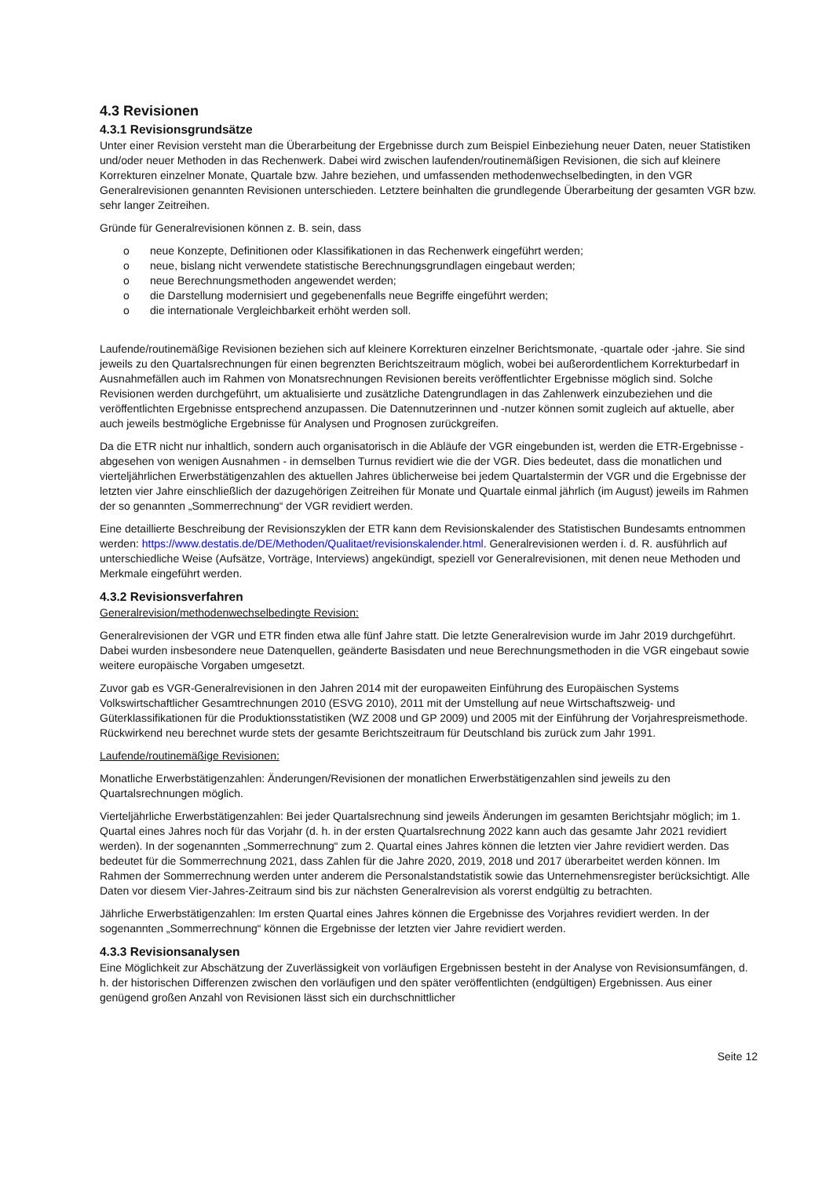4.3 Revisionen
4.3.1 Revisionsgrundsätze
Unter einer Revision versteht man die Überarbeitung der Ergebnisse durch zum Beispiel Einbeziehung neuer Daten, neuer Statistiken und/oder neuer Methoden in das Rechenwerk. Dabei wird zwischen laufenden/routinemäßigen Revisionen, die sich auf kleinere Korrekturen einzelner Monate, Quartale bzw. Jahre beziehen, und umfassenden methodenwechselbedingten, in den VGR Generalrevisionen genannten Revisionen unterschieden. Letztere beinhalten die grundlegende Überarbeitung der gesamten VGR bzw. sehr langer Zeitreihen.
Gründe für Generalrevisionen können z. B. sein, dass
o neue Konzepte, Definitionen oder Klassifikationen in das Rechenwerk eingeführt werden;
o neue, bislang nicht verwendete statistische Berechnungsgrundlagen eingebaut werden;
o neue Berechnungsmethoden angewendet werden;
o die Darstellung modernisiert und gegebenenfalls neue Begriffe eingeführt werden;
o die internationale Vergleichbarkeit erhöht werden soll.
Laufende/routinemäßige Revisionen beziehen sich auf kleinere Korrekturen einzelner Berichtsmonate, -quartale oder -jahre. Sie sind jeweils zu den Quartalsrechnungen für einen begrenzten Berichtszeitraum möglich, wobei bei außerordentlichem Korrekturbedarf in Ausnahmefällen auch im Rahmen von Monatsrechnungen Revisionen bereits veröffentlichter Ergebnisse möglich sind. Solche Revisionen werden durchgeführt, um aktualisierte und zusätzliche Datengrundlagen in das Zahlenwerk einzubeziehen und die veröffentlichten Ergebnisse entsprechend anzupassen. Die Datennutzerinnen und -nutzer können somit zugleich auf aktuelle, aber auch jeweils bestmögliche Ergebnisse für Analysen und Prognosen zurückgreifen.
Da die ETR nicht nur inhaltlich, sondern auch organisatorisch in die Abläufe der VGR eingebunden ist, werden die ETR-Ergebnisse - abgesehen von wenigen Ausnahmen - in demselben Turnus revidiert wie die der VGR. Dies bedeutet, dass die monatlichen und vierteljährlichen Erwerbstätigenzahlen des aktuellen Jahres üblicherweise bei jedem Quartalstermin der VGR und die Ergebnisse der letzten vier Jahre einschließlich der dazugehörigen Zeitreihen für Monate und Quartale einmal jährlich (im August) jeweils im Rahmen der so genannten „Sommerrechnung“ der VGR revidiert werden.
Eine detaillierte Beschreibung der Revisionszyklen der ETR kann dem Revisionskalender des Statistischen Bundesamts entnommen werden: https://www.destatis.de/DE/Methoden/Qualitaet/revisionskalender.html. Generalrevisionen werden i. d. R. ausführlich auf unterschiedliche Weise (Aufsätze, Vorträge, Interviews) angekündigt, speziell vor Generalrevisionen, mit denen neue Methoden und Merkmale eingeführt werden.
4.3.2 Revisionsverfahren
Generalrevision/methodenwechselbedingte Revision:
Generalrevisionen der VGR und ETR finden etwa alle fünf Jahre statt. Die letzte Generalrevision wurde im Jahr 2019 durchgeführt. Dabei wurden insbesondere neue Datenquellen, geänderte Basisdaten und neue Berechnungsmethoden in die VGR eingebaut sowie weitere europäische Vorgaben umgesetzt.
Zuvor gab es VGR-Generalrevisionen in den Jahren 2014 mit der europaweiten Einführung des Europäischen Systems Volkswirtschaftlicher Gesamtrechnungen 2010 (ESVG 2010), 2011 mit der Umstellung auf neue Wirtschaftszweig- und Güterklassifikationen für die Produktionsstatistiken (WZ 2008 und GP 2009) und 2005 mit der Einführung der Vorjahrespreismethode. Rückwirkend neu berechnet wurde stets der gesamte Berichtszeitraum für Deutschland bis zurück zum Jahr 1991.
Laufende/routinemäßige Revisionen:
Monatliche Erwerbstätigenzahlen: Änderungen/Revisionen der monatlichen Erwerbstätigenzahlen sind jeweils zu den Quartalsrechnungen möglich.
Vierteljährliche Erwerbstätigenzahlen: Bei jeder Quartalsrechnung sind jeweils Änderungen im gesamten Berichtsjahr möglich; im 1. Quartal eines Jahres noch für das Vorjahr (d. h. in der ersten Quartalsrechnung 2022 kann auch das gesamte Jahr 2021 revidiert werden). In der sogenannten „Sommerrechnung“ zum 2. Quartal eines Jahres können die letzten vier Jahre revidiert werden. Das bedeutet für die Sommerrechnung 2021, dass Zahlen für die Jahre 2020, 2019, 2018 und 2017 überarbeitet werden können. Im Rahmen der Sommerrechnung werden unter anderem die Personalstandstatistik sowie das Unternehmensregister berücksichtigt. Alle Daten vor diesem Vier-Jahres-Zeitraum sind bis zur nächsten Generalrevision als vorerst endgültig zu betrachten.
Jährliche Erwerbstätigenzahlen: Im ersten Quartal eines Jahres können die Ergebnisse des Vorjahres revidiert werden. In der sogenannten „Sommerrechnung“ können die Ergebnisse der letzten vier Jahre revidiert werden.
4.3.3 Revisionsanalysen
Eine Möglichkeit zur Abschätzung der Zuverlässigkeit von vorläufigen Ergebnissen besteht in der Analyse von Revisionsumfängen, d. h. der historischen Differenzen zwischen den vorläufigen und den später veröffentlichten (endgültigen) Ergebnissen. Aus einer genügend großen Anzahl von Revisionen lässt sich ein durchschnittlicher
Seite 12